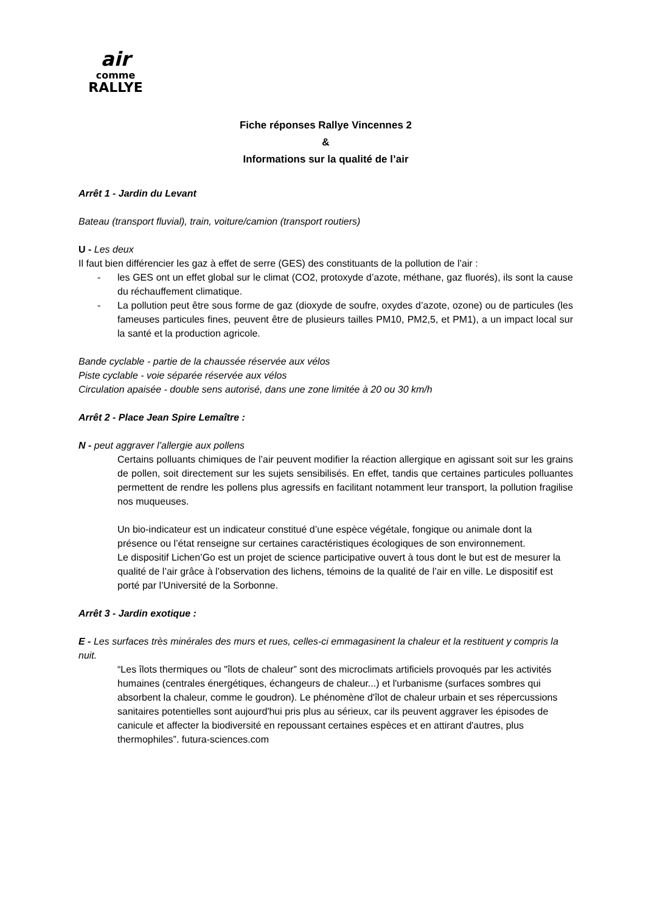air
comme
RALLYE
Fiche réponses Rallye Vincennes 2
&
Informations sur la qualité de l’air
Arrêt 1 - Jardin du Levant
Bateau (transport fluvial), train, voiture/camion (transport routiers)
U - Les deux
Il faut bien différencier les gaz à effet de serre (GES) des constituants de la pollution de l’air :
- les GES ont un effet global sur le climat (CO2, protoxyde d’azote, méthane, gaz fluorés), ils sont la cause du réchauffement climatique.
- La pollution peut être sous forme de gaz (dioxyde de soufre, oxydes d’azote, ozone) ou de particules (les fameuses particules fines, peuvent être de plusieurs tailles PM10, PM2,5, et PM1), a un impact local sur la santé et la production agricole.
Bande cyclable - partie de la chaussée réservée aux vélos
Piste cyclable - voie séparée réservée aux vélos
Circulation apaisée - double sens autorisé, dans une zone limitée à 20 ou 30 km/h
Arrêt 2 - Place Jean Spire Lemaître :
N - peut aggraver l’allergie aux pollens
Certains polluants chimiques de l’air peuvent modifier la réaction allergique en agissant soit sur les grains de pollen, soit directement sur les sujets sensibilisés. En effet, tandis que certaines particules polluantes permettent de rendre les pollens plus agressifs en facilitant notamment leur transport, la pollution fragilise nos muqueuses.
Un bio-indicateur est un indicateur constitué d’une espèce végétale, fongique ou animale dont la présence ou l’état renseigne sur certaines caractéristiques écologiques de son environnement.
Le dispositif Lichen’Go est un projet de science participative ouvert à tous dont le but est de mesurer la qualité de l’air grâce à l’observation des lichens, témoins de la qualité de l’air en ville. Le dispositif est porté par l’Université de la Sorbonne.
Arrêt 3 - Jardin exotique :
E - Les surfaces très minérales des murs et rues, celles-ci emmagasinent la chaleur et la restituent y compris la nuit.
“Les îlots thermiques ou "îlots de chaleur” sont des microclimats artificiels provoqués par les activités humaines (centrales énergétiques, échangeurs de chaleur...) et l'urbanisme (surfaces sombres qui absorbent la chaleur, comme le goudron). Le phénomène d'îlot de chaleur urbain et ses répercussions sanitaires potentielles sont aujourd'hui pris plus au sérieux, car ils peuvent aggraver les épisodes de canicule et affecter la biodiversité en repoussant certaines espèces et en attirant d'autres, plus thermophiles”. futura-sciences.com